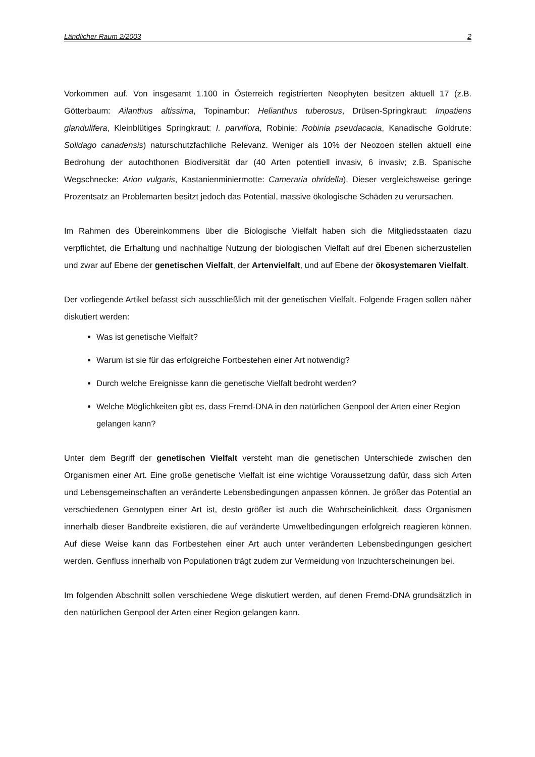Ländlicher Raum 2/2003 2
Vorkommen auf. Von insgesamt 1.100 in Österreich registrierten Neophyten besitzen aktuell 17 (z.B. Götterbaum: Ailanthus altissima, Topinambur: Helianthus tuberosus, Drüsen-Springkraut: Impatiens glandulifera, Kleinblütiges Springkraut: I. parviflora, Robinie: Robinia pseudacacia, Kanadische Goldrute: Solidago canadensis) naturschutzfachliche Relevanz. Weniger als 10% der Neozoen stellen aktuell eine Bedrohung der autochthonen Biodiversität dar (40 Arten potentiell invasiv, 6 invasiv; z.B. Spanische Wegschnecke: Arion vulgaris, Kastanienminiermotte: Cameraria ohridella). Dieser vergleichsweise geringe Prozentsatz an Problemarten besitzt jedoch das Potential, massive ökologische Schäden zu verursachen.
Im Rahmen des Übereinkommens über die Biologische Vielfalt haben sich die Mitgliedsstaaten dazu verpflichtet, die Erhaltung und nachhaltige Nutzung der biologischen Vielfalt auf drei Ebenen sicherzustellen und zwar auf Ebene der genetischen Vielfalt, der Artenvielfalt, und auf Ebene der ökosystemaren Vielfalt.
Der vorliegende Artikel befasst sich ausschließlich mit der genetischen Vielfalt. Folgende Fragen sollen näher diskutiert werden:
Was ist genetische Vielfalt?
Warum ist sie für das erfolgreiche Fortbestehen einer Art notwendig?
Durch welche Ereignisse kann die genetische Vielfalt bedroht werden?
Welche Möglichkeiten gibt es, dass Fremd-DNA in den natürlichen Genpool der Arten einer Region gelangen kann?
Unter dem Begriff der genetischen Vielfalt versteht man die genetischen Unterschiede zwischen den Organismen einer Art. Eine große genetische Vielfalt ist eine wichtige Voraussetzung dafür, dass sich Arten und Lebensgemeinschaften an veränderte Lebensbedingungen anpassen können. Je größer das Potential an verschiedenen Genotypen einer Art ist, desto größer ist auch die Wahrscheinlichkeit, dass Organismen innerhalb dieser Bandbreite existieren, die auf veränderte Umweltbedingungen erfolgreich reagieren können. Auf diese Weise kann das Fortbestehen einer Art auch unter veränderten Lebensbedingungen gesichert werden. Genfluss innerhalb von Populationen trägt zudem zur Vermeidung von Inzuchterscheinungen bei.
Im folgenden Abschnitt sollen verschiedene Wege diskutiert werden, auf denen Fremd-DNA grundsätzlich in den natürlichen Genpool der Arten einer Region gelangen kann.